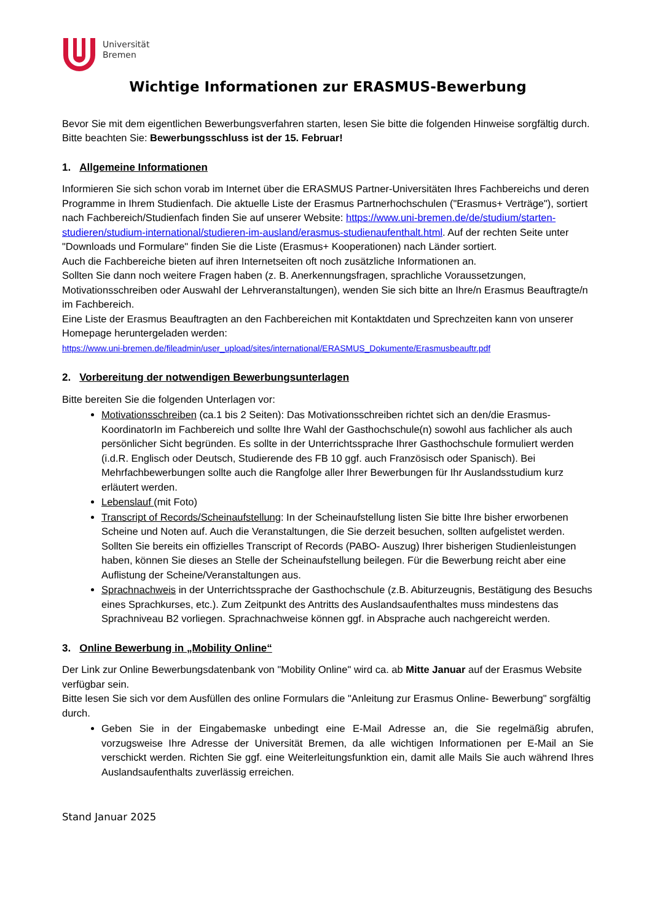Universität
Bremen
Wichtige Informationen zur ERASMUS-Bewerbung
Bevor Sie mit dem eigentlichen Bewerbungsverfahren starten, lesen Sie bitte die folgenden Hinweise sorgfältig durch.
Bitte beachten Sie: Bewerbungsschluss ist der 15. Februar!
1. Allgemeine Informationen
Informieren Sie sich schon vorab im Internet über die ERASMUS Partner-Universitäten Ihres Fachbereichs und deren Programme in Ihrem Studienfach. Die aktuelle Liste der Erasmus Partnerhochschulen ("Erasmus+ Verträge"), sortiert nach Fachbereich/Studienfach finden Sie auf unserer Website: https://www.uni-bremen.de/de/studium/starten-studieren/studium-international/studieren-im-ausland/erasmus-studienaufenthalt.html. Auf der rechten Seite unter "Downloads und Formulare" finden Sie die Liste (Erasmus+ Kooperationen) nach Länder sortiert.
Auch die Fachbereiche bieten auf ihren Internetseiten oft noch zusätzliche Informationen an.
Sollten Sie dann noch weitere Fragen haben (z. B. Anerkennungsfragen, sprachliche Voraussetzungen, Motivationsschreiben oder Auswahl der Lehrveranstaltungen), wenden Sie sich bitte an Ihre/n Erasmus Beauftragte/n im Fachbereich.
Eine Liste der Erasmus Beauftragten an den Fachbereichen mit Kontaktdaten und Sprechzeiten kann von unserer Homepage heruntergeladen werden:
https://www.uni-bremen.de/fileadmin/user_upload/sites/international/ERASMUS_Dokumente/Erasmusbeauftr.pdf
2. Vorbereitung der notwendigen Bewerbungsunterlagen
Bitte bereiten Sie die folgenden Unterlagen vor:
Motivationsschreiben (ca.1 bis 2 Seiten): Das Motivationsschreiben richtet sich an den/die Erasmus-KoordinatorIn im Fachbereich und sollte Ihre Wahl der Gasthochschule(n) sowohl aus fachlicher als auch persönlicher Sicht begründen. Es sollte in der Unterrichtssprache Ihrer Gasthochschule formuliert werden (i.d.R. Englisch oder Deutsch, Studierende des FB 10 ggf. auch Französisch oder Spanisch). Bei Mehrfachbewerbungen sollte auch die Rangfolge aller Ihrer Bewerbungen für Ihr Auslandsstudium kurz erläutert werden.
Lebenslauf (mit Foto)
Transcript of Records/Scheinaufstellung: In der Scheinaufstellung listen Sie bitte Ihre bisher erworbenen Scheine und Noten auf. Auch die Veranstaltungen, die Sie derzeit besuchen, sollten aufgelistet werden. Sollten Sie bereits ein offizielles Transcript of Records (PABO- Auszug) Ihrer bisherigen Studienleistungen haben, können Sie dieses an Stelle der Scheinaufstellung beilegen. Für die Bewerbung reicht aber eine Auflistung der Scheine/Veranstaltungen aus.
Sprachnachweis in der Unterrichtssprache der Gasthochschule (z.B. Abiturzeugnis, Bestätigung des Besuchs eines Sprachkurses, etc.). Zum Zeitpunkt des Antritts des Auslandsaufenthaltes muss mindestens das Sprachniveau B2 vorliegen. Sprachnachweise können ggf. in Absprache auch nachgereicht werden.
3. Online Bewerbung in „Mobility Online“
Der Link zur Online Bewerbungsdatenbank von "Mobility Online" wird ca. ab Mitte Januar auf der Erasmus Website verfügbar sein.
Bitte lesen Sie sich vor dem Ausfüllen des online Formulars die "Anleitung zur Erasmus Online- Bewerbung" sorgfältig durch.
Geben Sie in der Eingabemaske unbedingt eine E-Mail Adresse an, die Sie regelmäßig abrufen, vorzugsweise Ihre Adresse der Universität Bremen, da alle wichtigen Informationen per E-Mail an Sie verschickt werden. Richten Sie ggf. eine Weiterleitungsfunktion ein, damit alle Mails Sie auch während Ihres Auslandsaufenthalts zuverlässig erreichen.
Stand Januar 2025